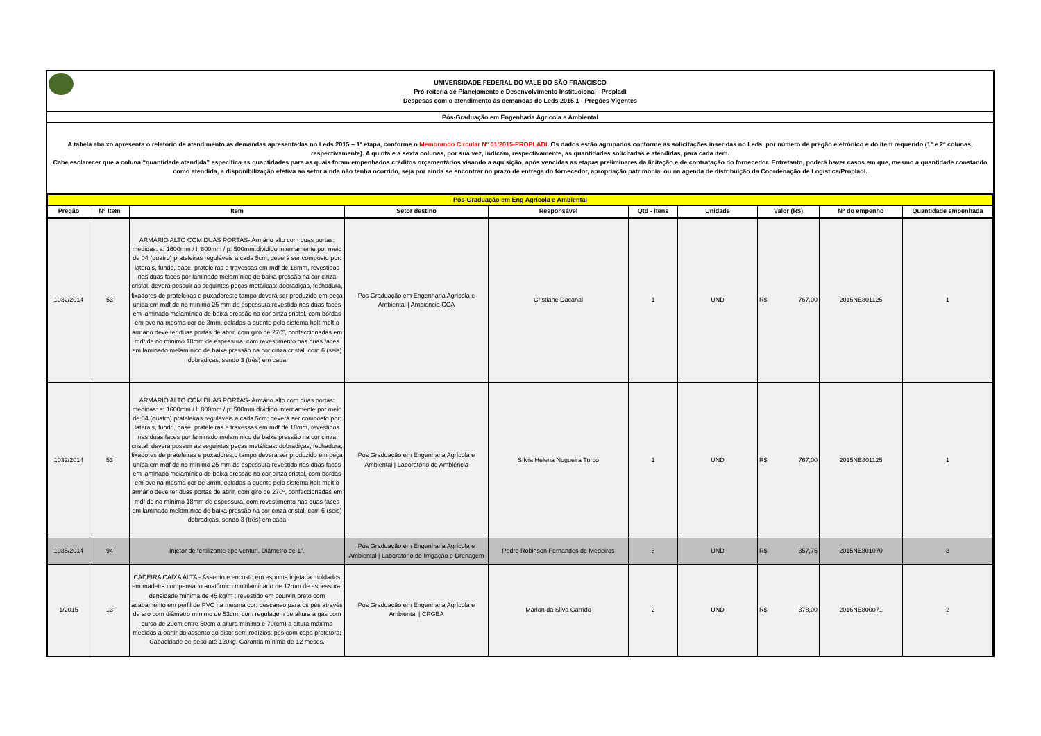UNIVERSIDADE FEDERAL DO VALE DO SÃO FRANCISCO
Pró-reitoria de Planejamento e Desenvolvimento Institucional - Propladi
Despesas com o atendimento às demandas do Leds 2015.1 - Pregões Vigentes
Pós-Graduação em Engenharia Agrícola e Ambiental
A tabela abaixo apresenta o relatório de atendimento às demandas apresentadas no Leds 2015 – 1ª etapa, conforme o Memorando Circular Nº 01/2015-PROPLADI. Os dados estão agrupados conforme as solicitações inseridas no Leds, por número de pregão eletrônico e do item requerido (1ª e 2ª colunas, respectivamente). A quinta e a sexta colunas, por sua vez, indicam, respectivamente, as quantidades solicitadas e atendidas, para cada item.
Cabe esclarecer que a coluna “quantidade atendida” especifica as quantidades para as quais foram empenhados créditos orçamentários visando a aquisição, após vencidas as etapas preliminares da licitação e de contratação do fornecedor. Entretanto, poderá haver casos em que, mesmo a quantidade constando como atendida, a disponibilização efetiva ao setor ainda não tenha ocorrido, seja por ainda se encontrar no prazo de entrega do fornecedor, apropriação patrimonial ou na agenda de distribuição da Coordenação de Logística/Propladi.
| Pós-Graduação em Eng Agrícola e Ambiental | | | | | | | | | |
| Pregão | Nº Item | Item | Setor destino | Responsável | Qtd - itens | Unidade | Valor (R$) | Nº do empenho | Quantidade empenhada |
| 1032/2014 | 53 | ARMÁRIO ALTO COM DUAS PORTAS- Armário alto com duas portas: medidas: a: 1600mm / l: 800mm / p: 500mm.dividido internamente por meio de 04 (quatro) prateleiras reguláveis a cada 5cm; deverá ser composto por: laterais, fundo, base, prateleiras e travessas em mdf de 18mm, revestidos nas duas faces por laminado melamínico de baixa pressão na cor cinza cristal. deverá possuir as seguintes peças metálicas: dobradiças, fechadura, fixadores de prateleiras e puxadores;o tampo deverá ser produzido em peça única em mdf de no mínimo 25 mm de espessura,revestido nas duas faces em laminado melamínico de baixa pressão na cor cinza cristal, com bordas em pvc na mesma cor de 3mm, coladas a quente pelo sistema holt-melt;o armário deve ter duas portas de abrir, com giro de 270º, confeccionadas em mdf de no mínimo 18mm de espessura, com revestimento nas duas faces em laminado melamínico de baixa pressão na cor cinza cristal. com 6 (seis) dobradiças, sendo 3 (três) em cada | Pós Graduação em Engenharia Agrícola e Ambiental / Ambiencia CCA | Cristiane Dacanal | 1 | UND | R$ 767,00 | 2015NE801125 | 1 |
| 1032/2014 | 53 | ARMÁRIO ALTO COM DUAS PORTAS- Armário alto com duas portas: medidas: a: 1600mm / l: 800mm / p: 500mm.dividido internamente por meio de 04 (quatro) prateleiras reguláveis a cada 5cm; deverá ser composto por: laterais, fundo, base, prateleiras e travessas em mdf de 18mm, revestidos nas duas faces por laminado melamínico de baixa pressão na cor cinza cristal. deverá possuir as seguintes peças metálicas: dobradiças, fechadura, fixadores de prateleiras e puxadores;o tampo deverá ser produzido em peça única em mdf de no mínimo 25 mm de espessura,revestido nas duas faces em laminado melamínico de baixa pressão na cor cinza cristal, com bordas em pvc na mesma cor de 3mm, coladas a quente pelo sistema holt-melt;o armário deve ter duas portas de abrir, com giro de 270º, confeccionadas em mdf de no mínimo 18mm de espessura, com revestimento nas duas faces em laminado melamínico de baixa pressão na cor cinza cristal. com 6 (seis) dobradiças, sendo 3 (três) em cada | Pós Graduação em Engenharia Agrícola e Ambiental / Laboratório de Ambiência | Sílvia Helena Nogueira Turco | 1 | UND | R$ 767,00 | 2015NE801125 | 1 |
| 1035/2014 | 94 | Injetor de fertilizante tipo venturi. Diâmetro de 1". | Pós Graduação em Engenharia Agrícola e Ambiental / Laboratório de Irrigação e Drenagem | Pedro Robinson Fernandes de Medeiros | 3 | UND | R$ 357,75 | 2015NE801070 | 3 |
| 1/2015 | 13 | CADEIRA CAIXA ALTA - Assento e encosto em espuma injetada moldados em madeira compensado anatômico multilaminado de 12mm de espessura, densidade mínima de 45 kg/m ; revestido em courvin preto com acabamento em perfil de PVC na mesma cor; descanso para os pés através de aro com diâmetro mínimo de 53cm; com regulagem de altura a gás com curso de 20cm entre 50cm a altura mínima e 70(cm) a altura máxima medidos a partir do assento ao piso; sem rodízios; pés com capa protetora; Capacidade de peso até 120kg. Garantia mínima de 12 meses. | Pós Graduação em Engenharia Agrícola e Ambiental / CPGEA | Marlon da Silva Garrido | 2 | UND | R$ 378,00 | 2016NE800071 | 2 |